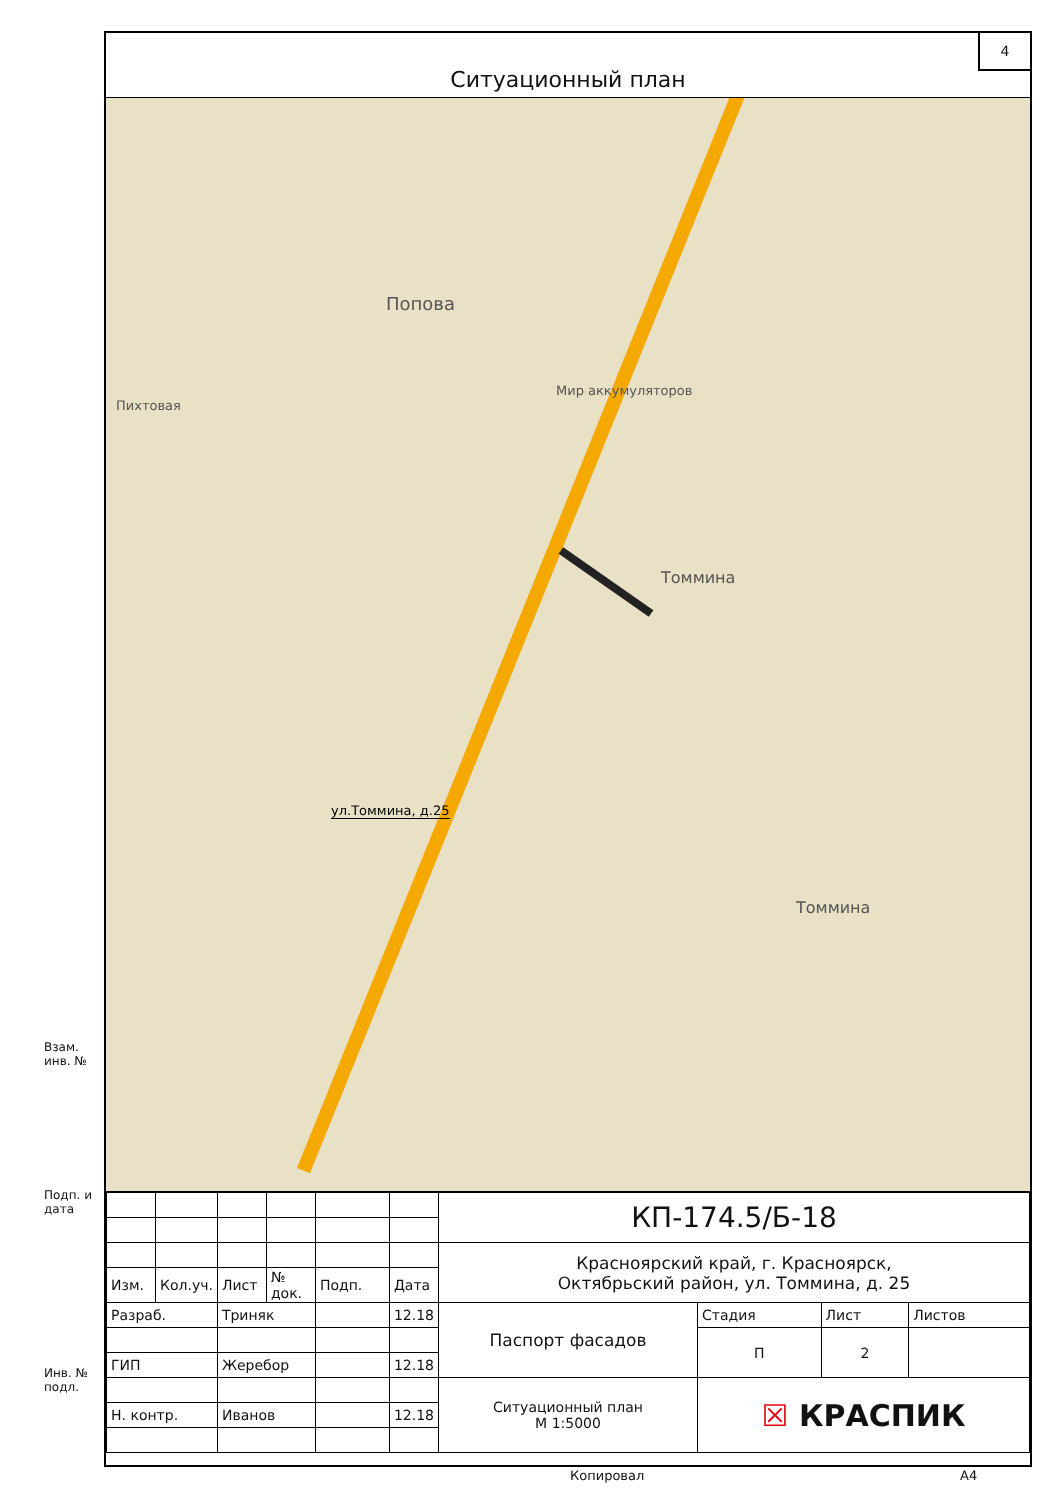4
Ситуационный план
Попова
Мир аккумуляторов
Пихтовая
Томмина
Томмина
ул.Томмина, д.25
| | | | | | | КП-174.5/Б-18 | | | |
| | | | | | | Красноярский край, г. Красноярск, Октябрьский район, ул. Томмина, д. 25 | | | |
| Изм. | Кол.уч. | Лист | № док. | Подп. | Дата | | | | |
| Разраб. | | Триняк | | | 12.18 | Паспорт фасадов | Стадия | Лист | Листов |
| | | | | | | | П | 2 | |
| ГИП | | Жеребор | | | 12.18 | | | | |
| | | | | | | Ситуационный план М 1:5000 | ☒ КРАСПИК | | |
| Н. контр. | | Иванов | | | 12.18 | | | | |
Взам. инв. №
Подп. и дата
Инв. № подл.
Копировал А4